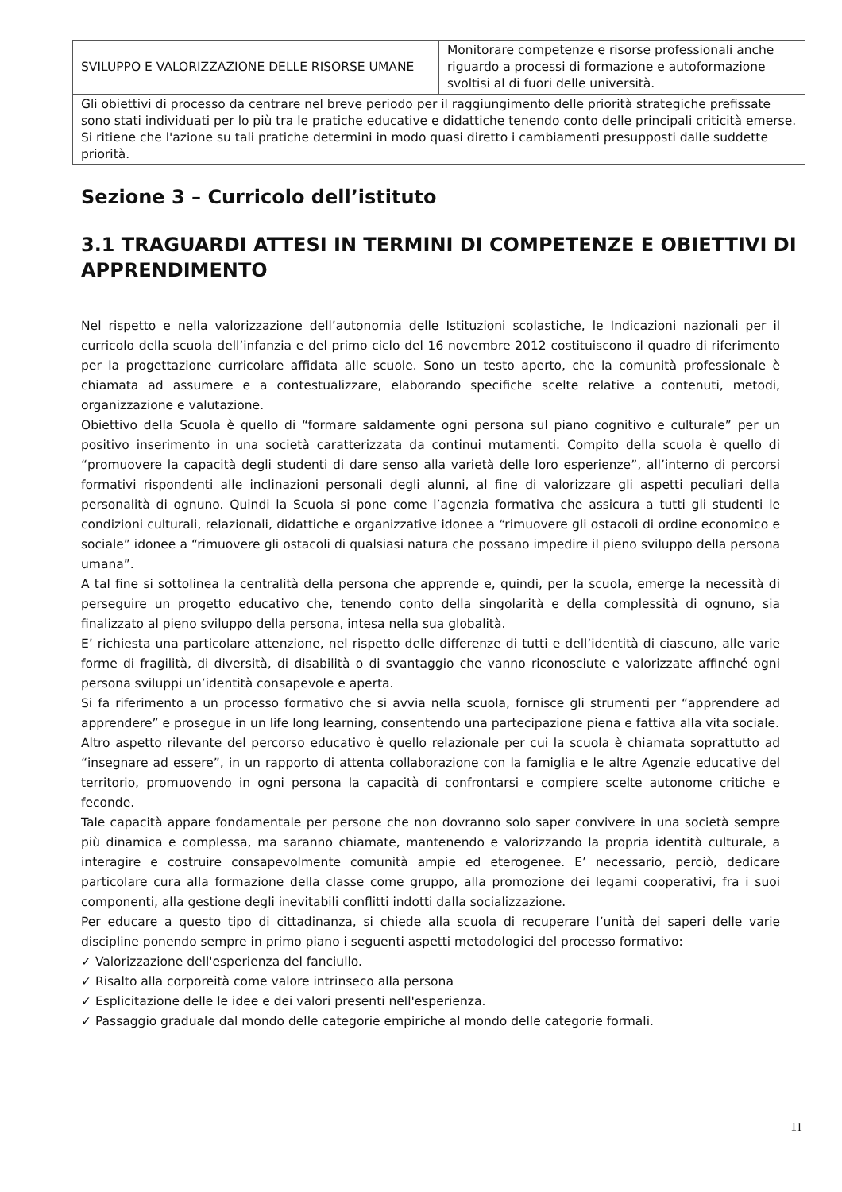| SVILUPPO E VALORIZZAZIONE DELLE RISORSE UMANE | Monitorare competenze e risorse professionali anche riguardo a processi di formazione e autoformazione svoltisi al di fuori delle università. |
| Gli obiettivi di processo da centrare nel breve periodo per il raggiungimento delle priorità strategiche prefissate sono stati individuati per lo più tra le pratiche educative e didattiche tenendo conto delle principali criticità emerse. Si ritiene che l'azione su tali pratiche determini in modo quasi diretto i cambiamenti presupposti dalle suddette priorità. | |
Sezione 3 – Curricolo dell’istituto
3.1 TRAGUARDI ATTESI IN TERMINI DI COMPETENZE E OBIETTIVI DI APPRENDIMENTO
Nel rispetto e nella valorizzazione dell’autonomia delle Istituzioni scolastiche, le Indicazioni nazionali per il curricolo della scuola dell’infanzia e del primo ciclo del 16 novembre 2012 costituiscono il quadro di riferimento per la progettazione curricolare affidata alle scuole. Sono un testo aperto, che la comunità professionale è chiamata ad assumere e a contestualizzare, elaborando specifiche scelte relative a contenuti, metodi, organizzazione e valutazione.
Obiettivo della Scuola è quello di “formare saldamente ogni persona sul piano cognitivo e culturale” per un positivo inserimento in una società caratterizzata da continui mutamenti. Compito della scuola è quello di “promuovere la capacità degli studenti di dare senso alla varietà delle loro esperienze”, all’interno di percorsi formativi rispondenti alle inclinazioni personali degli alunni, al fine di valorizzare gli aspetti peculiari della personalità di ognuno. Quindi la Scuola si pone come l’agenzia formativa che assicura a tutti gli studenti le condizioni culturali, relazionali, didattiche e organizzative idonee a “rimuovere gli ostacoli di ordine economico e sociale” idonee a “rimuovere gli ostacoli di qualsiasi natura che possano impedire il pieno sviluppo della persona umana”.
A tal fine si sottolinea la centralità della persona che apprende e, quindi, per la scuola, emerge la necessità di perseguire un progetto educativo che, tenendo conto della singolarità e della complessità di ognuno, sia finalizzato al pieno sviluppo della persona, intesa nella sua globalità.
E’ richiesta una particolare attenzione, nel rispetto delle differenze di tutti e dell’identità di ciascuno, alle varie forme di fragilità, di diversità, di disabilità o di svantaggio che vanno riconosciute e valorizzate affinché ogni persona sviluppi un’identità consapevole e aperta.
Si fa riferimento a un processo formativo che si avvia nella scuola, fornisce gli strumenti per “apprendere ad apprendere” e prosegue in un life long learning, consentendo una partecipazione piena e fattiva alla vita sociale.
Altro aspetto rilevante del percorso educativo è quello relazionale per cui la scuola è chiamata soprattutto ad “insegnare ad essere”, in un rapporto di attenta collaborazione con la famiglia e le altre Agenzie educative del territorio, promuovendo in ogni persona la capacità di confrontarsi e compiere scelte autonome critiche e feconde.
Tale capacità appare fondamentale per persone che non dovranno solo saper convivere in una società sempre più dinamica e complessa, ma saranno chiamate, mantenendo e valorizzando la propria identità culturale, a interagire e costruire consapevolmente comunità ampie ed eterogenee. E’ necessario, perciò, dedicare particolare cura alla formazione della classe come gruppo, alla promozione dei legami cooperativi, fra i suoi componenti, alla gestione degli inevitabili conflitti indotti dalla socializzazione.
Per educare a questo tipo di cittadinanza, si chiede alla scuola di recuperare l’unità dei saperi delle varie discipline ponendo sempre in primo piano i seguenti aspetti metodologici del processo formativo:
✓ Valorizzazione dell'esperienza del fanciullo.
✓ Risalto alla corporeità come valore intrinseco alla persona
✓ Esplicitazione delle le idee e dei valori presenti nell'esperienza.
✓ Passaggio graduale dal mondo delle categorie empiriche al mondo delle categorie formali.
11